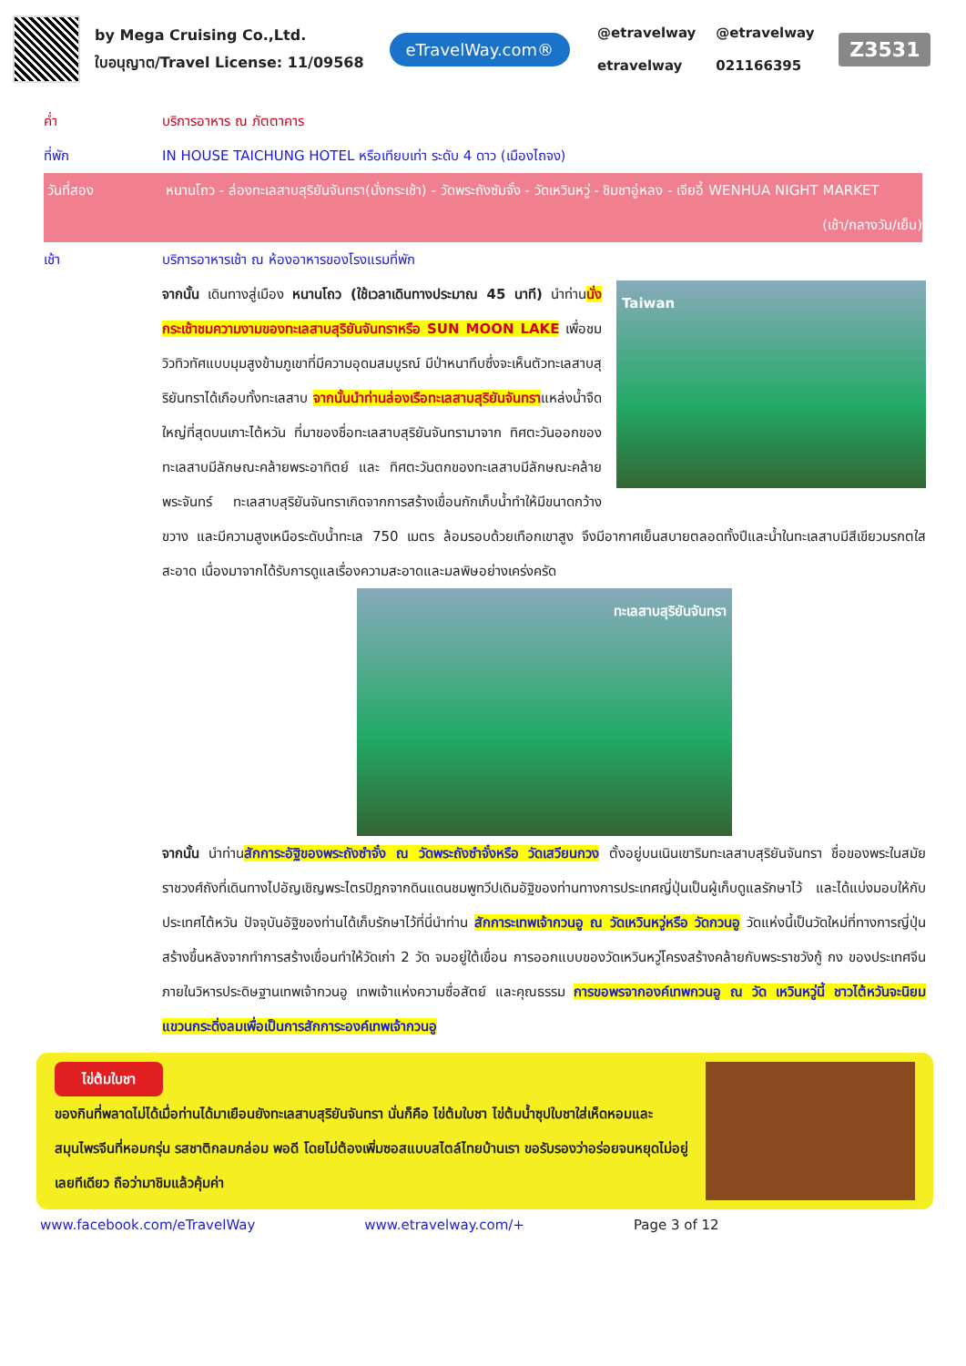by Mega Cruising Co.,Ltd.
ใบอนุญาต/Travel License: 11/09568
eTravelWay.com®
@etravelway @etravelway
etravelway 021166395
Z3531
ค่ำ บริการอาหาร ณ ภัตตาคาร
ที่พัก IN HOUSE TAICHUNG HOTEL หรือเทียบเท่า ระดับ 4 ดาว (เมืองไถจง)
วันที่สอง หนานโถว - ล่องทะเลสาบสุริยันจันทรา(นั่งกระเช้า) - วัดพระถังซัมจั๋ง - วัดเหวินหวู่ - ชิมชาอู่หลง - เจียอี้ WENHUA NIGHT MARKET (เช้า/กลางวัน/เย็น)
เช้า บริการอาหารเช้า ณ ห้องอาหารของโรงแรมที่พัก
Taiwan
จากนั้น เดินทางสู่เมือง หนานโถว (ใช้เวลาเดินทางประมาณ 45 นาที) นำท่านนั่งกระเช้าชมความงามของทะเลสาบสุริยันจันทราหรือ SUN MOON LAKE เพื่อชมวิวทิวทัศแบบมุมสูงข้ามภูเขาที่มีความอุดมสมบูรณ์ มีป่าหนาทึบซึ่งจะเห็นตัวทะเลสาบสุริยันทราได้เกือบทั้งทะเลสาบ จากนั้นนำท่านล่องเรือทะเลสาบสุริยันจันทราแหล่งน้ำจืดใหญ่ที่สุดบนเกาะไต้หวัน ที่มาของชื่อทะเลสาบสุริยันจันทรามาจาก ทิศตะวันออกของทะเลสาบมีลักษณะคล้ายพระอาทิตย์ และ ทิศตะวันตกของทะเลสาบมีลักษณะคล้ายพระจันทร์ ทะเลสาบสุริยันจันทราเกิดจากการสร้างเขื่อนกักเก็บน้ำทำให้มีขนาดกว้างขวาง และมีความสูงเหนือระดับน้ำทะเล 750 เมตร ล้อมรอบด้วยเทือกเขาสูง จึงมีอากาศเย็นสบายตลอดทั้งปีและน้ำในทะเลสาบมีสีเขียวมรกตใสสะอาด เนื่องมาจากได้รับการดูแลเรื่องความสะอาดและมลพิษอย่างเคร่งครัด
ทะเลสาบสุริยันจันทรา
จากนั้น นำท่านสักการะอัฐิของพระถังซำจั๋ง ณ วัดพระถังซำจั๋งหรือ วัดเสวียนกวง ตั้งอยู่บนเนินเขาริมทะเลสาบสุริยันจันทรา ชื่อของพระในสมัยราชวงศ์ถังที่เดินทางไปอัญเชิญพระไตรปิฎกจากดินแดนชมพูทวีปเดิมอัฐิของท่านทางการประเทศญี่ปุ่นเป็นผู้เก็บดูแลรักษาไว้ และได้แบ่งมอบให้กับประเทศไต้หวัน ปัจจุบันอัฐิของท่านได้เก็บรักษาไว้ที่นี่นำท่าน สักการะเทพเจ้ากวนอู ณ วัดเหวินหวู่หรือ วัดกวนอู วัดแห่งนี้เป็นวัดใหม่ที่ทางการญี่ปุ่นสร้างขึ้นหลังจากทำการสร้างเขื่อนทำให้วัดเก่า 2 วัด จมอยู่ใต้เขื่อน การออกแบบของวัดเหวินหวู่โครงสร้างคล้ายกับพระราชวังกู้ กง ของประเทศจีน ภายในวิหารประดิษฐานเทพเจ้ากวนอู เทพเจ้าแห่งความซื่อสัตย์ และคุณธรรม การขอพรจากองค์เทพกวนอู ณ วัด เหวินหวู่นี้ ชาวไต้หวันจะนิยมแขวนกระดิ่งลมเพื่อเป็นการสักการะองค์เทพเจ้ากวนอู
ไข่ต้มใบชา
ของกินที่พลาดไม่ได้เมื่อท่านได้มาเยือนยังทะเลสาบสุริยันจันทรา นั่นก็คือ ไข่ต้มใบชา ไข่ต้มน้ำซุปใบชาใส่เห็ดหอมและสมุนไพรจีนที่หอมกรุ่น รสชาติกลมกล่อม พอดี โดยไม่ต้องเพิ่มซอสแบบสไตล์ไทยบ้านเรา ขอรับรองว่าอร่อยจนหยุดไม่อยู่เลยทีเดียว ถือว่ามาชิมแล้วคุ้มค่า
www.facebook.com/eTravelWay www.etravelway.com/+ Page 3 of 12